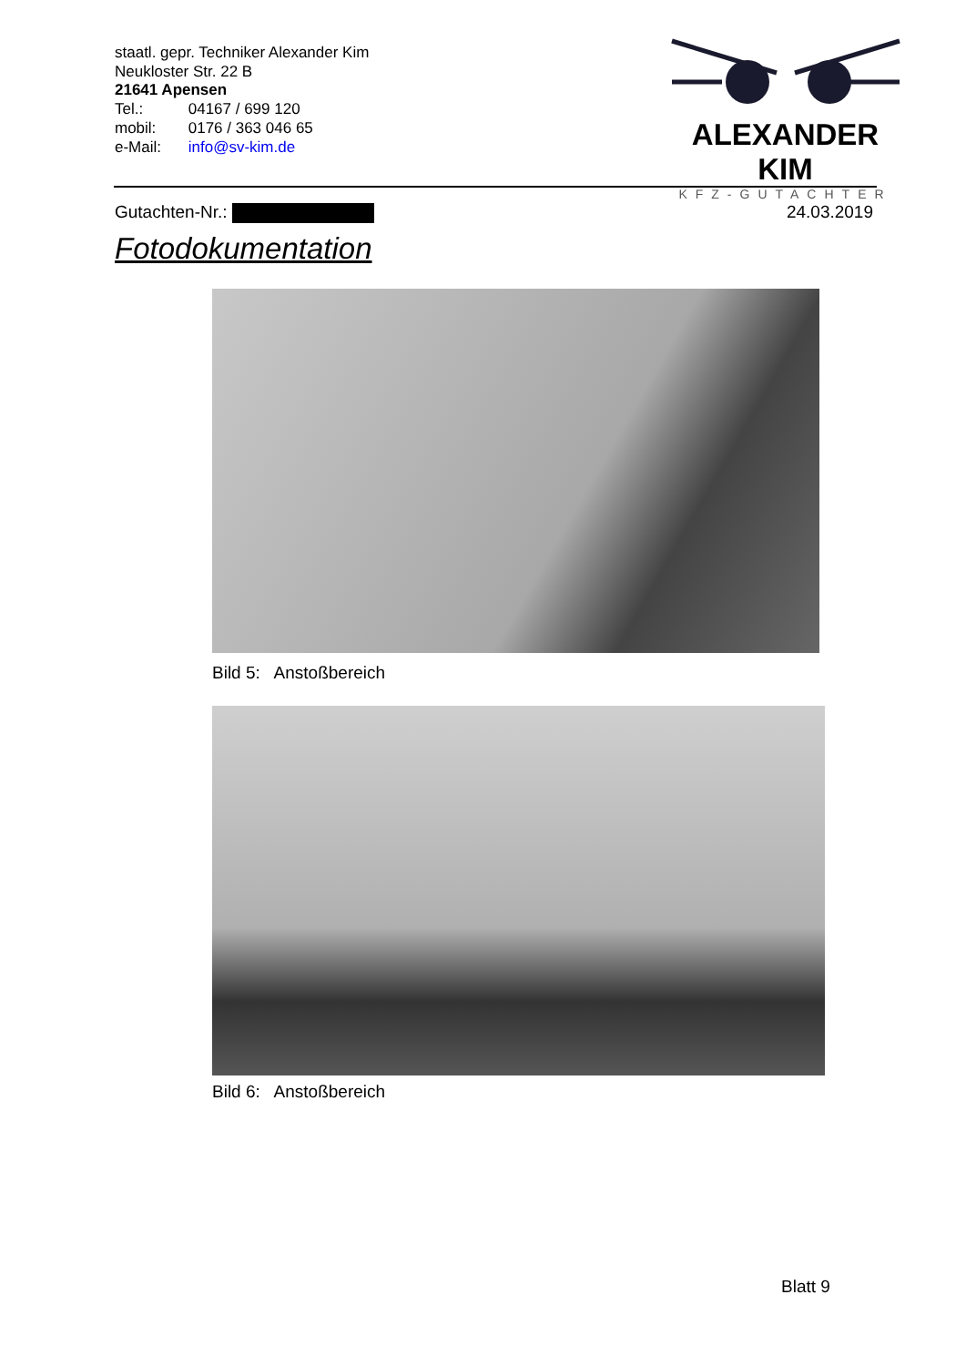staatl. gepr. Techniker Alexander Kim
Neukloster Str. 22 B
21641 Apensen
Tel.: 04167 / 699 120
mobil: 0176 / 363 046 65
e-Mail: info@sv-kim.de
ALEXANDER KIM
KFZ-GUTACHTER
Gutachten-Nr.: 24.03.2019
Fotodokumentation
Bild 5: Anstoßbereich
Bild 6: Anstoßbereich
Blatt 9